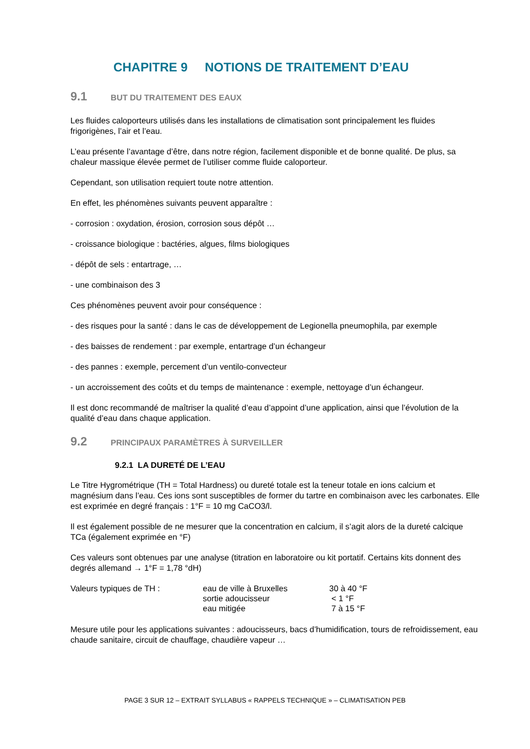CHAPITRE 9 NOTIONS DE TRAITEMENT D’EAU
9.1 BUT DU TRAITEMENT DES EAUX
Les fluides caloporteurs utilisés dans les installations de climatisation sont principalement les fluides frigorigènes, l’air et l’eau.
L’eau présente l’avantage d’être, dans notre région, facilement disponible et de bonne qualité. De plus, sa chaleur massique élevée permet de l’utiliser comme fluide caloporteur.
Cependant, son utilisation requiert toute notre attention.
En effet, les phénomènes suivants peuvent apparaître :
- corrosion : oxydation, érosion, corrosion sous dépôt …
- croissance biologique : bactéries, algues, films biologiques
- dépôt de sels : entartrage, …
- une combinaison des 3
Ces phénomènes peuvent avoir pour conséquence :
- des risques pour la santé : dans le cas de développement de Legionella pneumophila, par exemple
- des baisses de rendement : par exemple, entartrage d’un échangeur
- des pannes : exemple, percement d’un ventilo-convecteur
- un accroissement des coûts et du temps de maintenance : exemple, nettoyage d’un échangeur.
Il est donc recommandé de maîtriser la qualité d’eau d’appoint d’une application, ainsi que l’évolution de la qualité d’eau dans chaque application.
9.2 PRINCIPAUX PARAMÈTRES À SURVEILLER
9.2.1 LA DURETÉ DE L’EAU
Le Titre Hygrométrique (TH = Total Hardness) ou dureté totale est la teneur totale en ions calcium et magnésium dans l’eau. Ces ions sont susceptibles de former du tartre en combinaison avec les carbonates. Elle est exprimée en degré français : 1°F = 10 mg CaCO3/l.
Il est également possible de ne mesurer que la concentration en calcium, il s’agit alors de la dureté calcique TCa (également exprimée en °F)
Ces valeurs sont obtenues par une analyse (titration en laboratoire ou kit portatif. Certains kits donnent des degrés allemand → 1°F = 1,78 °dH)
| Valeurs typiques de TH : | eau de ville à Bruxelles | 30 à 40 °F |
| | sortie adoucisseur | < 1 °F |
| | eau mitigée | 7 à 15 °F |
Mesure utile pour les applications suivantes : adoucisseurs, bacs d’humidification, tours de refroidissement, eau chaude sanitaire, circuit de chauffage, chaudière vapeur …
PAGE 3 SUR 12 – EXTRAIT SYLLABUS « RAPPELS TECHNIQUE » – CLIMATISATION PEB